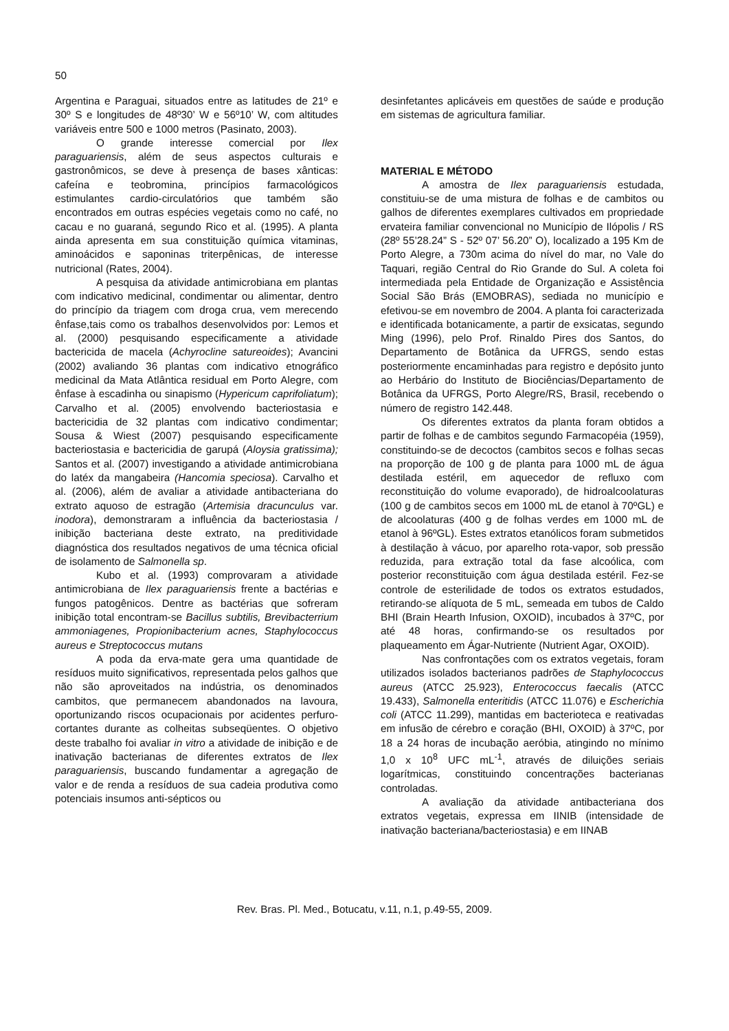50
Argentina e Paraguai, situados entre as latitudes de 21º e 30º S e longitudes de 48º30’ W e 56º10’ W, com altitudes variáveis entre 500 e 1000 metros (Pasinato, 2003).
O grande interesse comercial por Ilex paraguariensis, além de seus aspectos culturais e gastronômicos, se deve à presença de bases xânticas: cafeína e teobromina, princípios farmacológicos estimulantes cardio-circulatórios que também são encontrados em outras espécies vegetais como no café, no cacau e no guaraná, segundo Rico et al. (1995). A planta ainda apresenta em sua constituição química vitaminas, aminoácidos e saponinas triterpênicas, de interesse nutricional (Rates, 2004).
A pesquisa da atividade antimicrobiana em plantas com indicativo medicinal, condimentar ou alimentar, dentro do princípio da triagem com droga crua, vem merecendo ênfase,tais como os trabalhos desenvolvidos por: Lemos et al. (2000) pesquisando especificamente a atividade bactericida de macela (Achyrocline satureoides); Avancini (2002) avaliando 36 plantas com indicativo etnográfico medicinal da Mata Atlântica residual em Porto Alegre, com ênfase à escadinha ou sinapismo (Hypericum caprifoliatum); Carvalho et al. (2005) envolvendo bacteriostasia e bactericidia de 32 plantas com indicativo condimentar; Sousa & Wiest (2007) pesquisando especificamente bacteriostasia e bactericidia de garupá (Aloysia gratissima); Santos et al. (2007) investigando a atividade antimicrobiana do latéx da mangabeira (Hancomia speciosa). Carvalho et al. (2006), além de avaliar a atividade antibacteriana do extrato aquoso de estragão (Artemisia dracunculus var. inodora), demonstraram a influência da bacteriostasia / inibição bacteriana deste extrato, na preditividade diagnóstica dos resultados negativos de uma técnica oficial de isolamento de Salmonella sp.
Kubo et al. (1993) comprovaram a atividade antimicrobiana de Ilex paraguariensis frente a bactérias e fungos patogênicos. Dentre as bactérias que sofreram inibição total encontram-se Bacillus subtilis, Brevibacterrium ammoniagenes, Propionibacterium acnes, Staphylococcus aureus e Streptococcus mutans
A poda da erva-mate gera uma quantidade de resíduos muito significativos, representada pelos galhos que não são aproveitados na indústria, os denominados cambitos, que permanecem abandonados na lavoura, oportunizando riscos ocupacionais por acidentes perfuro-cortantes durante as colheitas subseqüentes. O objetivo deste trabalho foi avaliar in vitro a atividade de inibição e de inativação bacterianas de diferentes extratos de Ilex paraguariensis, buscando fundamentar a agregação de valor e de renda a resíduos de sua cadeia produtiva como potenciais insumos anti-sépticos ou
desinfetantes aplicáveis em questões de saúde e produção em sistemas de agricultura familiar.
MATERIAL E MÉTODO
A amostra de Ilex paraguariensis estudada, constituiu-se de uma mistura de folhas e de cambitos ou galhos de diferentes exemplares cultivados em propriedade ervateira familiar convencional no Município de Ilópolis / RS (28º 55’28.24” S - 52º 07’ 56.20” O), localizado a 195 Km de Porto Alegre, a 730m acima do nível do mar, no Vale do Taquari, região Central do Rio Grande do Sul. A coleta foi intermediada pela Entidade de Organização e Assistência Social São Brás (EMOBRAS), sediada no município e efetivou-se em novembro de 2004. A planta foi caracterizada e identificada botanicamente, a partir de exsicatas, segundo Ming (1996), pelo Prof. Rinaldo Pires dos Santos, do Departamento de Botânica da UFRGS, sendo estas posteriormente encaminhadas para registro e depósito junto ao Herbário do Instituto de Biociências/Departamento de Botânica da UFRGS, Porto Alegre/RS, Brasil, recebendo o número de registro 142.448.
Os diferentes extratos da planta foram obtidos a partir de folhas e de cambitos segundo Farmacopéia (1959), constituindo-se de decoctos (cambitos secos e folhas secas na proporção de 100 g de planta para 1000 mL de água destilada estéril, em aquecedor de refluxo com reconstituição do volume evaporado), de hidroalcoolaturas (100 g de cambitos secos em 1000 mL de etanol à 70ºGL) e de alcoolaturas (400 g de folhas verdes em 1000 mL de etanol à 96ºGL). Estes extratos etanólicos foram submetidos à destilação à vácuo, por aparelho rota-vapor, sob pressão reduzida, para extração total da fase alcoólica, com posterior reconstituição com água destilada estéril. Fez-se controle de esterilidade de todos os extratos estudados, retirando-se alíquota de 5 mL, semeada em tubos de Caldo BHI (Brain Hearth Infusion, OXOID), incubados à 37ºC, por até 48 horas, confirmando-se os resultados por plaqueamento em Ágar-Nutriente (Nutrient Agar, OXOID).
Nas confrontações com os extratos vegetais, foram utilizados isolados bacterianos padrões de Staphylococcus aureus (ATCC 25.923), Enterococcus faecalis (ATCC 19.433), Salmonella enteritidis (ATCC 11.076) e Escherichia coli (ATCC 11.299), mantidas em bacterioteca e reativadas em infusão de cérebro e coração (BHI, OXOID) à 37ºC, por 18 a 24 horas de incubação aeróbia, atingindo no mínimo 1,0 x 10<sup>8</sup> UFC mL<sup>-1</sup>, através de diluições seriais logarítmicas, constituindo concentrações bacterianas controladas.
A avaliação da atividade antibacteriana dos extratos vegetais, expressa em IINIB (intensidade de inativação bacteriana/bacteriostasia) e em IINAB
Rev. Bras. Pl. Med., Botucatu, v.11, n.1, p.49-55, 2009.